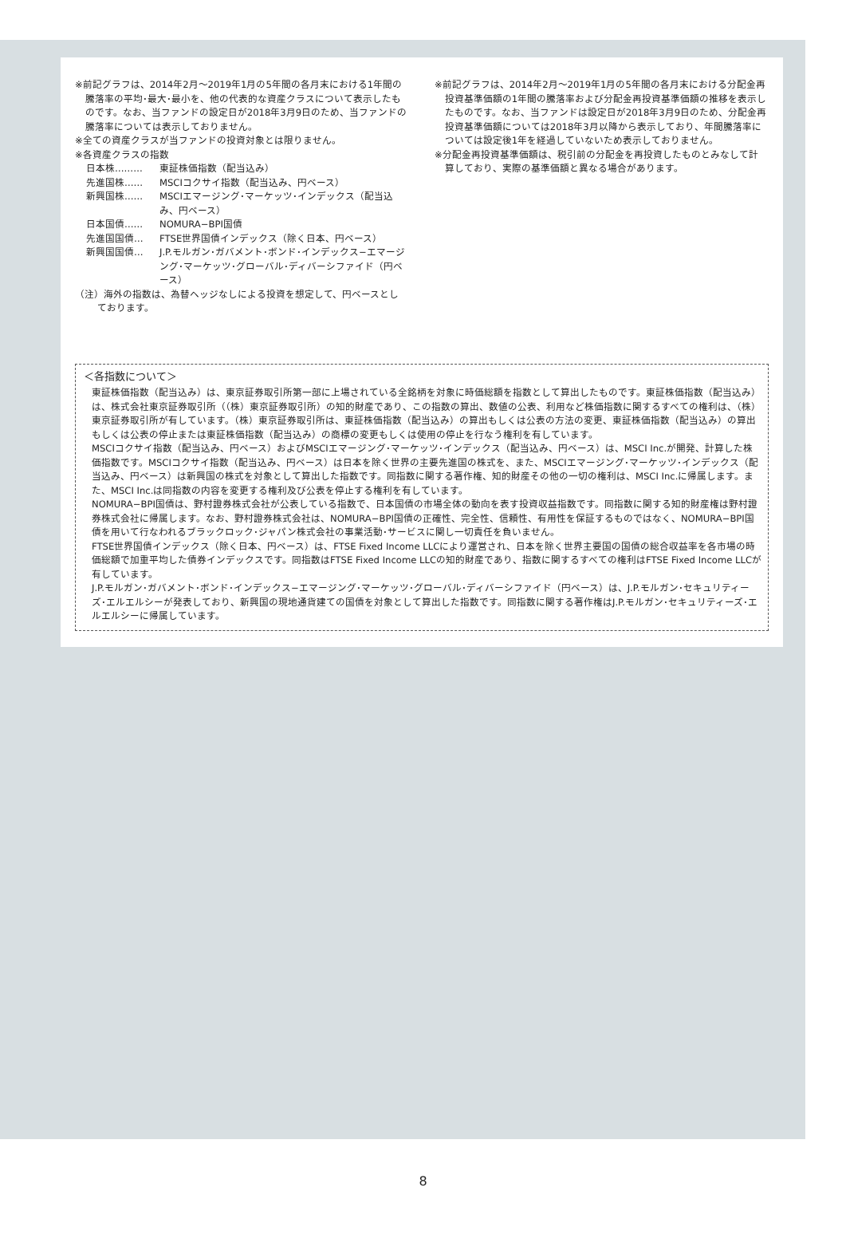※前記グラフは、2014年2月〜2019年1月の5年間の各月末における1年間の騰落率の平均･最大･最小を、他の代表的な資産クラスについて表示したものです。なお、当ファンドの設定日が2018年3月9日のため、当ファンドの騰落率については表示しておりません。
※全ての資産クラスが当ファンドの投資対象とは限りません。
※各資産クラスの指数
日本株……… 東証株価指数（配当込み）
先進国株…… MSCIコクサイ指数（配当込み、円ベース）
新興国株…… MSCIエマージング･マーケッツ･インデックス（配当込み、円ベース）
日本国債…… NOMURA−BPI国債
先進国国債… FTSE世界国債インデックス（除く日本、円ベース）
新興国国債… J.P.モルガン･ガバメント･ボンド･インデックス−エマージング･マーケッツ･グローバル･ディバーシファイド（円ベース）
（注）海外の指数は、為替ヘッジなしによる投資を想定して、円ベースとしております。
※前記グラフは、2014年2月〜2019年1月の5年間の各月末における分配金再投資基準価額の1年間の騰落率および分配金再投資基準価額の推移を表示したものです。なお、当ファンドは設定日が2018年3月9日のため、分配金再投資基準価額については2018年3月以降から表示しており、年間騰落率については設定後1年を経過していないため表示しておりません。
※分配金再投資基準価額は、税引前の分配金を再投資したものとみなして計算しており、実際の基準価額と異なる場合があります。
＜各指数について＞
東証株価指数（配当込み）は、東京証券取引所第一部に上場されている全銘柄を対象に時価総額を指数として算出したものです。東証株価指数（配当込み）は、株式会社東京証券取引所（（株）東京証券取引所）の知的財産であり、この指数の算出、数値の公表、利用など株価指数に関するすべての権利は、（株）東京証券取引所が有しています。（株）東京証券取引所は、東証株価指数（配当込み）の算出もしくは公表の方法の変更、東証株価指数（配当込み）の算出もしくは公表の停止または東証株価指数（配当込み）の商標の変更もしくは使用の停止を行なう権利を有しています。
MSCIコクサイ指数（配当込み、円ベース）およびMSCIエマージング･マーケッツ･インデックス（配当込み、円ベース）は、MSCI Inc.が開発、計算した株価指数です。MSCIコクサイ指数（配当込み、円ベース）は日本を除く世界の主要先進国の株式を、また、MSCIエマージング･マーケッツ･インデックス（配当込み、円ベース）は新興国の株式を対象として算出した指数です。同指数に関する著作権、知的財産その他の一切の権利は、MSCI Inc.に帰属します。また、MSCI Inc.は同指数の内容を変更する権利及び公表を停止する権利を有しています。
NOMURA−BPI国債は、野村證券株式会社が公表している指数で、日本国債の市場全体の動向を表す投資収益指数です。同指数に関する知的財産権は野村證券株式会社に帰属します。なお、野村證券株式会社は、NOMURA−BPI国債の正確性、完全性、信頼性、有用性を保証するものではなく、NOMURA−BPI国債を用いて行なわれるブラックロック･ジャパン株式会社の事業活動･サービスに関し一切責任を負いません。
FTSE世界国債インデックス（除く日本、円ベース）は、FTSE Fixed Income LLCにより運営され、日本を除く世界主要国の国債の総合収益率を各市場の時価総額で加重平均した債券インデックスです。同指数はFTSE Fixed Income LLCの知的財産であり、指数に関するすべての権利はFTSE Fixed Income LLCが有しています。
J.P.モルガン･ガバメント･ボンド･インデックス−エマージング･マーケッツ･グローバル･ディバーシファイド（円ベース）は、J.P.モルガン･セキュリティーズ･エルエルシーが発表しており、新興国の現地通貨建ての国債を対象として算出した指数です。同指数に関する著作権はJ.P.モルガン･セキュリティーズ･エルエルシーに帰属しています。
8